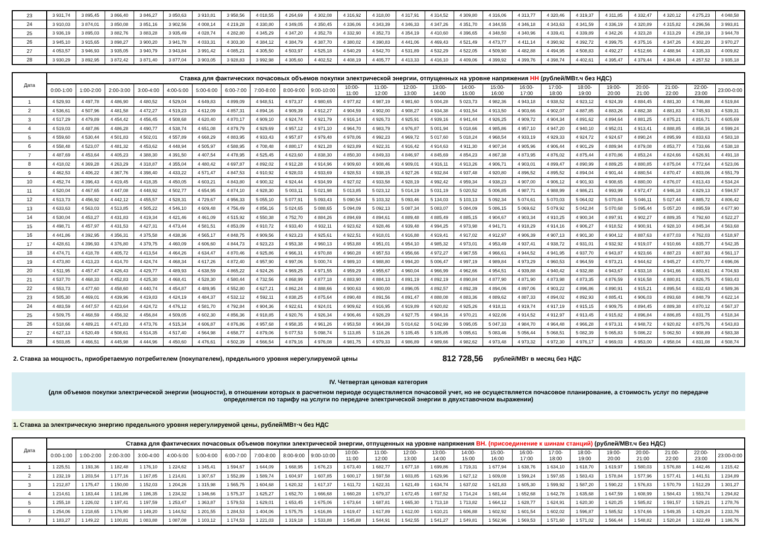| 23 | 3 931,74 | 3 895,45 | 3 866,40 | 3 846,27 | 3 850,63 | 3 910,81 | 3 958,56 | 4 018,55 | 4 264,69 | 4 302,08 | 4 316,92 | 4 318,00 | 4 317,91 | 4 314,52 | 4 309,80 | 4 316,06 | 4 313,77 | 4 320,46 | 4 319,37 | 4 311,85 | 4 332,47 | 4 320,12 | 4 275,23 | 4 048,58 |
| 24 | 3 910,03 | 3 874,01 | 3 850,08 | 3 851,16 | 3 902,56 | 4 008,14 | 4 219,28 | 4 330,80 | 4 349,05 | 4 350,45 | 4 336,06 | 4 343,39 | 4 346,33 | 4 347,26 | 4 351,70 | 4 344,55 | 4 346,18 | 4 343,63 | 4 341,59 | 4 336,19 | 4 320,89 | 4 315,82 | 4 296,56 | 3 993,81 |
| 25 | 3 936,19 | 3 895,03 | 3 882,76 | 3 883,28 | 3 935,49 | 4 028,74 | 4 282,80 | 4 345,29 | 4 347,20 | 4 352,78 | 4 332,90 | 4 352,73 | 4 354,19 | 4 410,60 | 4 396,65 | 4 348,50 | 4 340,96 | 4 339,41 | 4 339,89 | 4 342,26 | 4 323,28 | 4 313,29 | 4 258,19 | 3 944,78 |
| 26 | 3 945,10 | 3 915,65 | 3 898,27 | 3 900,20 | 3 941,78 | 4 033,31 | 4 303,30 | 4 384,12 | 4 384,79 | 4 387,70 | 4 380,02 | 4 390,83 | 4 441,06 | 4 469,43 | 4 521,49 | 4 473,77 | 4 411,14 | 4 390,92 | 4 392,72 | 4 399,75 | 4 375,16 | 4 347,26 | 4 302,20 | 3 970,27 |
| 27 | 4 053,57 | 3 946,93 | 3 935,05 | 3 940,79 | 3 943,84 | 3 991,42 | 4 085,21 | 4 305,50 | 4 503,97 | 4 525,18 | 4 540,29 | 4 542,70 | 4 531,89 | 4 532,29 | 4 522,05 | 4 509,90 | 4 482,88 | 4 494,95 | 4 508,83 | 4 492,27 | 4 512,66 | 4 488,94 | 4 335,33 | 4 009,82 |
| 28 | 3 930,29 | 3 892,95 | 3 872,42 | 3 871,40 | 3 877,04 | 3 903,05 | 3 928,83 | 3 992,98 | 4 305,60 | 4 402,52 | 4 408,19 | 4 405,77 | 4 413,33 | 4 416,10 | 4 409,06 | 4 399,92 | 4 399,76 | 4 398,74 | 4 402,61 | 4 395,47 | 4 379,44 | 4 384,48 | 4 257,52 | 3 935,18 |
| Дата | Ставка для фактических почасовых объемов покупки электрической энергии, отпущенных на уровне напряжения НН (рублей/МВт.ч без НДС) | | | | | | | | | | | | | | | | | | | | | | | |
| --- | --- | --- | --- | --- | --- | --- | --- | --- | --- | --- | --- | --- | --- | --- | --- | --- | --- | --- | --- | --- | --- | --- | --- | --- |
| | 0:00-1:00 | 1:00-2:00 | 2:00-3:00 | 3:00-4:00 | 4:00-5:00 | 5:00-6:00 | 6:00-7:00 | 7:00-8:00 | 8:00-9:00 | 9:00-10:00 | 10:00- 11:00 | 11:00- 12:00 | 12:00- 13:00 | 13:00- 14:00 | 14:00- 15:00 | 15:00- 16:00 | 16:00- 17:00 | 17:00- 18:00 | 18:00- 19:00 | 19:00- 20:00 | 20:00- 21:00 | 21:00- 22:00 | 22:00- 23:00 | 23:00-0:00 |
| 1 | 4 529,93 | 4 497,78 | 4 486,90 | 4 480,52 | 4 529,04 | 4 649,83 | 4 899,09 | 4 948,51 | 4 973,37 | 4 980,65 | 4 977,82 | 4 987,19 | 4 981,60 | 5 004,28 | 5 023,73 | 4 982,36 | 4 943,18 | 4 938,52 | 4 923,12 | 4 924,39 | 4 884,45 | 4 881,30 | 4 746,88 | 4 519,84 |
| 2 | 4 536,61 | 4 507,96 | 4 481,58 | 4 472,27 | 4 519,23 | 4 612,09 | 4 857,31 | 4 894,16 | 4 909,39 | 4 912,27 | 4 904,59 | 4 902,00 | 4 908,27 | 4 934,38 | 4 931,54 | 4 913,50 | 4 903,66 | 4 902,07 | 4 887,85 | 4 883,26 | 4 882,38 | 4 881,83 | 4 745,93 | 4 539,31 |
| 3 | 4 517,29 | 4 479,89 | 4 454,42 | 4 456,45 | 4 508,68 | 4 620,40 | 4 870,17 | 4 909,10 | 4 924,74 | 4 921,79 | 4 916,14 | 4 926,73 | 4 925,91 | 4 939,16 | 4 941,44 | 4 926,25 | 4 909,72 | 4 904,34 | 4 891,62 | 4 894,64 | 4 881,25 | 4 875,21 | 4 816,71 | 4 605,69 |
| 4 | 4 519,03 | 4 487,86 | 4 486,28 | 4 490,77 | 4 538,74 | 4 651,08 | 4 879,79 | 4 929,69 | 4 957,12 | 4 971,10 | 4 964,70 | 4 983,79 | 4 976,87 | 5 001,94 | 5 018,66 | 4 985,86 | 4 957,10 | 4 947,20 | 4 940,10 | 4 952,01 | 4 913,41 | 4 888,85 | 4 858,16 | 4 599,24 |
| 5 | 4 559,60 | 4 530,44 | 4 501,83 | 4 502,01 | 4 557,89 | 4 668,29 | 4 883,95 | 4 933,43 | 4 957,87 | 4 979,48 | 4 978,06 | 4 992,23 | 4 969,72 | 5 017,60 | 5 018,24 | 4 968,54 | 4 933,19 | 4 929,33 | 4 924,72 | 4 924,67 | 4 890,24 | 4 895,99 | 4 833,63 | 4 583,18 |
| 6 | 4 558,48 | 4 523,07 | 4 481,32 | 4 453,62 | 4 448,94 | 4 505,97 | 4 588,95 | 4 708,48 | 4 880,17 | 4 921,28 | 4 923,89 | 4 922,31 | 4 916,42 | 4 914,63 | 4 911,30 | 4 907,34 | 4 905,96 | 4 906,44 | 4 901,29 | 4 889,94 | 4 879,08 | 4 853,77 | 4 733,66 | 4 538,18 |
| 7 | 4 487,69 | 4 453,64 | 4 405,23 | 4 388,30 | 4 391,50 | 4 407,54 | 4 478,95 | 4 525,45 | 4 623,60 | 4 838,30 | 4 850,30 | 4 849,33 | 4 846,97 | 4 845,69 | 4 854,23 | 4 867,38 | 4 873,95 | 4 876,02 | 4 875,44 | 4 870,86 | 4 853,24 | 4 824,66 | 4 626,91 | 4 491,18 |
| 8 | 4 418,02 | 4 369,28 | 4 263,29 | 4 318,87 | 4 355,04 | 4 480,42 | 4 697,87 | 4 892,02 | 4 912,28 | 4 914,96 | 4 909,60 | 4 908,46 | 4 909,01 | 4 916,11 | 4 913,26 | 4 906,71 | 4 903,01 | 4 899,47 | 4 890,99 | 4 889,25 | 4 880,85 | 4 875,04 | 4 772,64 | 4 523,06 |
| 9 | 4 462,53 | 4 406,22 | 4 367,76 | 4 398,40 | 4 433,22 | 4 571,47 | 4 847,53 | 4 910,92 | 4 928,03 | 4 933,69 | 4 928,53 | 4 938,15 | 4 927,26 | 4 932,84 | 4 937,48 | 4 920,80 | 4 896,52 | 4 895,52 | 4 894,04 | 4 901,44 | 4 880,54 | 4 870,47 | 4 803,06 | 4 551,79 |
| 10 | 4 452,74 | 4 396,43 | 4 419,45 | 4 418,35 | 4 450,05 | 4 603,21 | 4 843,80 | 4 900,32 | 4 924,44 | 4 934,99 | 4 927,02 | 4 933,58 | 4 928,19 | 4 992,42 | 4 959,34 | 4 938,23 | 4 907,00 | 4 906,12 | 4 901,93 | 4 908,65 | 4 880,00 | 4 876,07 | 4 813,43 | 4 534,24 |
| 11 | 4 520,04 | 4 467,65 | 4 447,08 | 4 448,92 | 4 502,77 | 4 654,95 | 4 874,10 | 4 928,30 | 5 003,11 | 5 021,98 | 5 013,85 | 5 023,12 | 5 014,19 | 5 031,19 | 5 020,52 | 5 006,85 | 4 987,71 | 4 988,99 | 4 986,21 | 4 993,99 | 4 972,47 | 4 946,18 | 4 829,13 | 4 594,57 |
| 12 | 4 513,73 | 4 456,92 | 4 442,12 | 4 455,57 | 4 528,31 | 4 729,67 | 4 956,33 | 5 055,10 | 5 077,91 | 5 093,43 | 5 090,54 | 5 103,32 | 5 093,46 | 5 134,03 | 5 103,13 | 5 092,34 | 5 074,61 | 5 070,03 | 5 064,02 | 5 070,84 | 5 046,11 | 5 027,44 | 4 885,72 | 4 806,42 |
| 13 | 4 633,63 | 4 563,03 | 4 513,85 | 4 505,22 | 4 546,10 | 4 609,48 | 4 756,49 | 4 856,16 | 5 024,65 | 5 088,65 | 5 094,09 | 5 092,13 | 5 087,34 | 5 083,07 | 5 084,09 | 5 086,15 | 5 069,62 | 5 079,92 | 5 042,84 | 5 070,68 | 5 095,44 | 5 057,20 | 4 895,59 | 4 677,90 |
| 14 | 4 530,04 | 4 453,27 | 4 431,83 | 4 419,34 | 4 421,46 | 4 461,09 | 4 515,92 | 4 550,38 | 4 752,70 | 4 884,26 | 4 894,69 | 4 894,61 | 4 889,48 | 4 885,49 | 4 885,15 | 4 904,67 | 4 903,34 | 4 910,25 | 4 900,34 | 4 897,91 | 4 902,27 | 4 889,35 | 4 792,60 | 4 522,27 |
| 15 | 4 498,71 | 4 457,97 | 4 431,53 | 4 427,31 | 4 473,44 | 4 581,51 | 4 853,09 | 4 910,72 | 4 933,40 | 4 932,11 | 4 923,62 | 4 928,46 | 4 939,48 | 4 994,25 | 4 973,98 | 4 941,71 | 4 918,29 | 4 914,16 | 4 906,27 | 4 918,52 | 4 900,91 | 4 928,10 | 4 845,34 | 4 563,68 |
| 16 | 4 441,86 | 4 392,95 | 4 356,31 | 4 375,58 | 4 438,36 | 4 565,17 | 4 848,75 | 4 909,56 | 4 923,23 | 4 925,61 | 4 922,51 | 4 918,01 | 4 916,88 | 4 919,41 | 4 917,02 | 4 912,97 | 4 906,39 | 4 907,13 | 4 901,30 | 4 904,12 | 4 887,63 | 4 877,03 | 4 762,03 | 4 518,97 |
| 17 | 4 428,61 | 4 396,93 | 4 376,80 | 4 379,75 | 4 460,09 | 4 606,60 | 4 844,73 | 4 923,23 | 4 953,38 | 4 960,13 | 4 953,88 | 4 951,01 | 4 954,10 | 4 985,32 | 4 973,01 | 4 953,49 | 4 937,41 | 4 938,72 | 4 931,01 | 4 932,92 | 4 919,07 | 4 910,66 | 4 835,77 | 4 542,35 |
| 18 | 4 474,71 | 4 418,78 | 4 405,72 | 4 413,54 | 4 464,26 | 4 634,47 | 4 870,46 | 4 925,86 | 4 966,31 | 4 970,88 | 4 960,28 | 4 957,53 | 4 956,66 | 4 972,27 | 4 967,55 | 4 966,61 | 4 944,52 | 4 941,95 | 4 937,70 | 4 943,87 | 4 923,66 | 4 887,23 | 4 807,93 | 4 561,17 |
| 19 | 4 473,80 | 4 413,23 | 4 414,70 | 4 424,74 | 4 468,34 | 4 617,26 | 4 872,40 | 4 957,90 | 4 997,06 | 5 000,74 | 4 989,10 | 4 988,80 | 4 994,20 | 5 006,47 | 4 997,19 | 4 989,84 | 4 973,29 | 4 960,53 | 4 964,59 | 4 973,21 | 4 944,62 | 4 945,27 | 4 870,77 | 4 696,06 |
| 20 | 4 511,95 | 4 457,47 | 4 426,43 | 4 429,77 | 4 489,93 | 4 638,59 | 4 865,22 | 4 924,26 | 4 969,25 | 4 971,55 | 4 959,29 | 4 955,67 | 4 960,04 | 4 966,99 | 4 962,66 | 4 954,51 | 4 939,88 | 4 940,42 | 4 932,88 | 4 943,67 | 4 933,18 | 4 941,66 | 4 883,61 | 4 704,93 |
| 21 | 4 537,70 | 4 468,33 | 4 452,83 | 4 425,30 | 4 468,41 | 4 528,30 | 4 580,44 | 4 732,56 | 4 868,99 | 4 877,18 | 4 883,90 | 4 884,13 | 4 891,19 | 4 892,19 | 4 890,84 | 4 877,90 | 4 871,90 | 4 873,98 | 4 873,35 | 4 876,59 | 4 916,58 | 4 880,81 | 4 826,75 | 4 593,43 |
| 22 | 4 553,73 | 4 477,60 | 4 458,60 | 4 440,74 | 4 454,87 | 4 489,95 | 4 552,80 | 4 627,21 | 4 862,24 | 4 888,66 | 4 900,63 | 4 900,00 | 4 896,05 | 4 892,57 | 4 892,39 | 4 894,06 | 4 897,06 | 4 903,22 | 4 896,86 | 4 890,91 | 4 915,21 | 4 895,54 | 4 832,43 | 4 589,36 |
| 23 | 4 505,30 | 4 469,01 | 4 439,96 | 4 419,83 | 4 424,19 | 4 484,37 | 4 532,12 | 4 592,11 | 4 838,25 | 4 875,64 | 4 890,48 | 4 891,56 | 4 891,47 | 4 888,08 | 4 883,36 | 4 889,62 | 4 887,33 | 4 894,02 | 4 892,93 | 4 885,41 | 4 906,03 | 4 893,68 | 4 848,79 | 4 622,14 |
| 24 | 4 483,59 | 4 447,57 | 4 423,64 | 4 424,72 | 4 476,12 | 4 581,70 | 4 792,84 | 4 904,36 | 4 922,61 | 4 924,01 | 4 909,62 | 4 916,95 | 4 919,89 | 4 920,82 | 4 925,26 | 4 918,11 | 4 919,74 | 4 917,19 | 4 915,15 | 4 909,75 | 4 894,45 | 4 889,38 | 4 870,12 | 4 567,37 |
| 25 | 4 509,75 | 4 468,59 | 4 456,32 | 4 456,84 | 4 509,05 | 4 602,30 | 4 856,36 | 4 918,85 | 4 920,76 | 4 926,34 | 4 906,46 | 4 926,29 | 4 927,75 | 4 984,16 | 4 970,21 | 4 922,06 | 4 914,52 | 4 912,97 | 4 913,45 | 4 915,82 | 4 896,84 | 4 886,85 | 4 831,75 | 4 518,34 |
| 26 | 4 518,66 | 4 489,21 | 4 471,83 | 4 473,76 | 4 515,34 | 4 606,87 | 4 876,86 | 4 957,68 | 4 958,35 | 4 961,26 | 4 953,58 | 4 964,39 | 5 014,62 | 5 042,99 | 5 095,05 | 5 047,33 | 4 984,70 | 4 964,48 | 4 966,28 | 4 973,31 | 4 948,72 | 4 920,82 | 4 875,76 | 4 543,83 |
| 27 | 4 627,13 | 4 520,49 | 4 508,61 | 4 514,35 | 4 517,40 | 4 564,98 | 4 658,77 | 4 879,06 | 5 077,53 | 5 098,74 | 5 113,85 | 5 116,26 | 5 105,45 | 5 105,85 | 5 095,61 | 5 083,46 | 5 056,44 | 5 068,51 | 5 082,39 | 5 065,83 | 5 086,22 | 5 062,50 | 4 908,89 | 4 583,38 |
| 28 | 4 503,85 | 4 466,51 | 4 445,98 | 4 444,96 | 4 450,60 | 4 476,61 | 4 502,39 | 4 566,54 | 4 879,16 | 4 976,08 | 4 981,75 | 4 979,33 | 4 986,89 | 4 989,66 | 4 982,62 | 4 973,48 | 4 973,32 | 4 972,30 | 4 976,17 | 4 969,03 | 4 953,00 | 4 958,04 | 4 831,08 | 4 508,74 |
2. Ставка за мощность, приобретаемую потребителем (покупателем), предельного уровня нерегулируемой цены 812 728,56 рублей/МВт в месяц без НДС
IV. Четвертая ценовая категория
(для объемов покупки электрической энергии (мощности), в отношении которых в расчетном периоде осуществляется почасовой учет, но не осуществляется почасовое планирование, а стоимость услуг по передаче определяется по тарифу на услуги по передаче электрической энергии в двухставочном выражении)
1. Ставка за электрическую энергию предельного уровня нерегулируемой цены, рублей/МВт·ч без НДС
| Дата | Ставка для фактических почасовых объемов покупки электрической энергии, отпущенных на уровне напряжения ВН. (присоединение к шинам станций) (рублей/МВт.ч без НДС) | | | | | | | | | | | | | | | | | | | | | | | |
| --- | --- | --- | --- | --- | --- | --- | --- | --- | --- | --- | --- | --- | --- | --- | --- | --- | --- | --- | --- | --- | --- | --- | --- | --- |
| | 0:00-1:00 | 1:00-2:00 | 2:00-3:00 | 3:00-4:00 | 4:00-5:00 | 5:00-6:00 | 6:00-7:00 | 7:00-8:00 | 8:00-9:00 | 9:00-10:00 | 10:00- 11:00 | 11:00- 12:00 | 12:00- 13:00 | 13:00- 14:00 | 14:00- 15:00 | 15:00- 16:00 | 16:00- 17:00 | 17:00- 18:00 | 18:00- 19:00 | 19:00- 20:00 | 20:00- 21:00 | 21:00- 22:00 | 22:00- 23:00 | 23:00-0:00 |
| 1 | 1 225,51 | 1 193,36 | 1 182,48 | 1 176,10 | 1 224,62 | 1 345,41 | 1 594,67 | 1 644,09 | 1 668,95 | 1 676,23 | 1 673,40 | 1 682,77 | 1 677,18 | 1 699,86 | 1 719,31 | 1 677,94 | 1 638,76 | 1 634,10 | 1 618,70 | 1 619,97 | 1 580,03 | 1 576,88 | 1 442,46 | 1 215,42 |
| 2 | 1 232,19 | 1 203,54 | 1 177,16 | 1 167,85 | 1 214,81 | 1 307,67 | 1 552,89 | 1 589,74 | 1 604,97 | 1 607,85 | 1 600,17 | 1 597,58 | 1 603,85 | 1 629,96 | 1 627,12 | 1 609,08 | 1 599,24 | 1 597,65 | 1 583,43 | 1 578,84 | 1 577,96 | 1 577,41 | 1 441,51 | 1 234,89 |
| 3 | 1 212,87 | 1 175,47 | 1 150,00 | 1 152,03 | 1 204,26 | 1 315,98 | 1 565,75 | 1 604,68 | 1 620,32 | 1 617,37 | 1 611,72 | 1 622,31 | 1 621,49 | 1 634,74 | 1 637,02 | 1 621,83 | 1 605,30 | 1 599,92 | 1 587,20 | 1 590,22 | 1 576,83 | 1 570,79 | 1 512,29 | 1 301,27 |
| 4 | 1 214,61 | 1 183,44 | 1 181,86 | 1 186,35 | 1 234,32 | 1 346,66 | 1 575,37 | 1 625,27 | 1 652,70 | 1 666,68 | 1 660,28 | 1 679,37 | 1 672,45 | 1 697,52 | 1 714,24 | 1 681,44 | 1 652,68 | 1 642,78 | 1 635,68 | 1 647,59 | 1 608,99 | 1 584,43 | 1 553,74 | 1 294,82 |
| 5 | 1 255,18 | 1 226,02 | 1 197,41 | 1 197,59 | 1 253,47 | 1 363,87 | 1 579,53 | 1 629,01 | 1 653,45 | 1 675,06 | 1 673,64 | 1 687,81 | 1 665,30 | 1 713,18 | 1 713,82 | 1 664,12 | 1 628,77 | 1 624,91 | 1 620,30 | 1 620,25 | 1 585,82 | 1 591,57 | 1 529,21 | 1 278,76 |
| 6 | 1 254,06 | 1 218,65 | 1 176,90 | 1 149,20 | 1 144,52 | 1 201,55 | 1 284,53 | 1 404,06 | 1 575,75 | 1 616,86 | 1 619,47 | 1 617,89 | 1 612,00 | 1 610,21 | 1 606,88 | 1 602,92 | 1 601,54 | 1 602,02 | 1 596,87 | 1 585,52 | 1 574,66 | 1 549,35 | 1 429,24 | 1 233,76 |
| 7 | 1 183,27 | 1 149,22 | 1 100,81 | 1 083,88 | 1 087,08 | 1 103,12 | 1 174,53 | 1 221,03 | 1 319,18 | 1 533,88 | 1 545,88 | 1 544,91 | 1 542,55 | 1 541,27 | 1 549,81 | 1 562,96 | 1 569,53 | 1 571,60 | 1 571,02 | 1 566,44 | 1 548,82 | 1 520,24 | 1 322,49 | 1 186,76 |